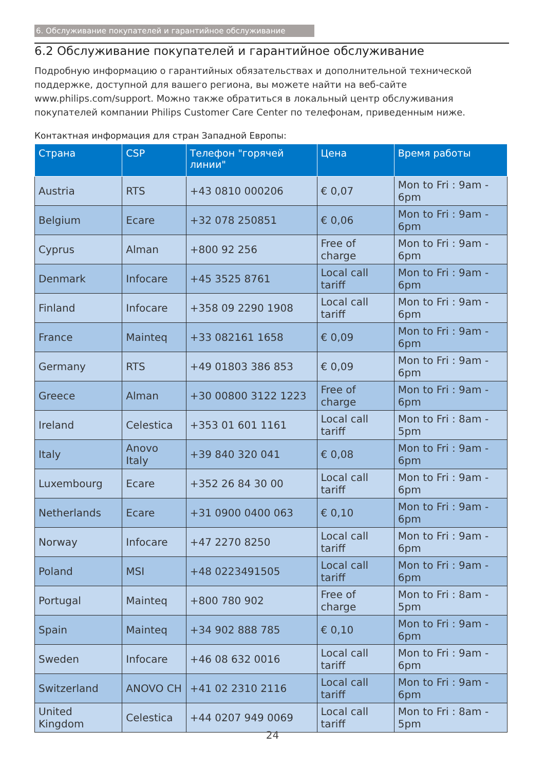6. Обслуживание покупателей и гарантийное обслуживание
6.2 Обслуживание покупателей и гарантийное обслуживание
Подробную информацию о гарантийных обязательствах и дополнительной технической поддержке, доступной для вашего региона, вы можете найти на веб-сайте www.philips.com/support. Можно также обратиться в локальный центр обслуживания покупателей компании Philips Customer Care Center по телефонам, приведенным ниже.
Контактная информация для стран Западной Европы:
| Страна | CSP | Телефон "горячей линии" | Цена | Время работы |
| --- | --- | --- | --- | --- |
| Austria | RTS | +43 0810 000206 | € 0,07 | Mon to Fri : 9am - 6pm |
| Belgium | Ecare | +32 078 250851 | € 0,06 | Mon to Fri : 9am - 6pm |
| Cyprus | Alman | +800 92 256 | Free of charge | Mon to Fri : 9am - 6pm |
| Denmark | Infocare | +45 3525 8761 | Local call tariff | Mon to Fri : 9am - 6pm |
| Finland | Infocare | +358 09 2290 1908 | Local call tariff | Mon to Fri : 9am - 6pm |
| France | Mainteq | +33 082161 1658 | € 0,09 | Mon to Fri : 9am - 6pm |
| Germany | RTS | +49 01803 386 853 | € 0,09 | Mon to Fri : 9am - 6pm |
| Greece | Alman | +30 00800 3122 1223 | Free of charge | Mon to Fri : 9am - 6pm |
| Ireland | Celestica | +353 01 601 1161 | Local call tariff | Mon to Fri : 8am - 5pm |
| Italy | Anovo Italy | +39 840 320 041 | € 0,08 | Mon to Fri : 9am - 6pm |
| Luxembourg | Ecare | +352 26 84 30 00 | Local call tariff | Mon to Fri : 9am - 6pm |
| Netherlands | Ecare | +31 0900 0400 063 | € 0,10 | Mon to Fri : 9am - 6pm |
| Norway | Infocare | +47 2270 8250 | Local call tariff | Mon to Fri : 9am - 6pm |
| Poland | MSI | +48 0223491505 | Local call tariff | Mon to Fri : 9am - 6pm |
| Portugal | Mainteq | +800 780 902 | Free of charge | Mon to Fri : 8am - 5pm |
| Spain | Mainteq | +34 902 888 785 | € 0,10 | Mon to Fri : 9am - 6pm |
| Sweden | Infocare | +46 08 632 0016 | Local call tariff | Mon to Fri : 9am - 6pm |
| Switzerland | ANOVO CH | +41 02 2310 2116 | Local call tariff | Mon to Fri : 9am - 6pm |
| United Kingdom | Celestica | +44 0207 949 0069 | Local call tariff | Mon to Fri : 8am - 5pm |
24